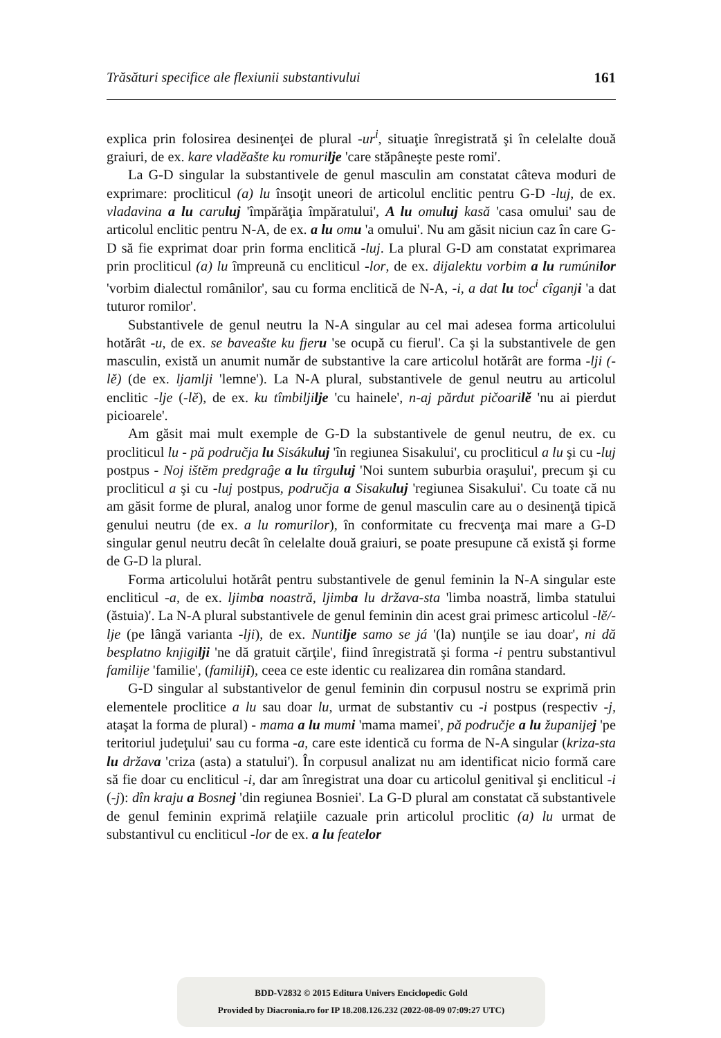Trăsături specifice ale flexiunii substantivului 161
explica prin folosirea desinenţei de plural -ur<sup>i</sup>, situaţie înregistrată şi în celelalte două graiuri, de ex. kare vladĕašte ku romurilje 'care stăpâneşte peste romi'.
La G-D singular la substantivele de genul masculin am constatat câteva moduri de exprimare: procliticul (a) lu însoţit uneori de articolul enclitic pentru G-D -luj, de ex. vladavina a lu caruluj 'împărăţia împăratului', A lu omuluj kasă 'casa omului' sau de articolul enclitic pentru N-A, de ex. a lu omu 'a omului'. Nu am găsit niciun caz în care G-D să fie exprimat doar prin forma enclitică -luj. La plural G-D am constatat exprimarea prin procliticul (a) lu împreună cu encliticul -lor, de ex. dijalektu vorbim a lu rumúnilor 'vorbim dialectul românilor', sau cu forma enclitică de N-A, -i, a dat lu toc<sup>i</sup> cîganji 'a dat tuturor romilor'.
Substantivele de genul neutru la N-A singular au cel mai adesea forma articolului hotărât -u, de ex. se baveašte ku fjeru 'se ocupă cu fierul'. Ca şi la substantivele de gen masculin, există un anumit număr de substantive la care articolul hotărât are forma -lji (-lĕ) (de ex. ljamlji 'lemne'). La N-A plural, substantivele de genul neutru au articolul enclitic -lje (-lĕ), de ex. ku tîmbiljilje 'cu hainele', n-aj părdut pičoarilĕ 'nu ai pierdut picioarele'.
Am găsit mai mult exemple de G-D la substantivele de genul neutru, de ex. cu procliticul lu - pă područja lu Sisákuluj 'în regiunea Sisakului', cu procliticul a lu şi cu -luj postpus - Noj ištĕm predgraĝe a lu tîrguluj 'Noi suntem suburbia oraşului', precum şi cu procliticul a şi cu -luj postpus, područja a Sisakuluj 'regiunea Sisakului'. Cu toate că nu am găsit forme de plural, analog unor forme de genul masculin care au o desinenţă tipică genului neutru (de ex. a lu romurilor), în conformitate cu frecvenţa mai mare a G-D singular genul neutru decât în celelalte două graiuri, se poate presupune că există şi forme de G-D la plural.
Forma articolului hotărât pentru substantivele de genul feminin la N-A singular este encliticul -a, de ex. ljimba noastră, ljimba lu država-sta 'limba noastră, limba statului (ăstuia)'. La N-A plural substantivele de genul feminin din acest grai primesc articolul -lĕ/-lje (pe lângă varianta -lji), de ex. Nuntilje samo se já '(la) nunţile se iau doar', ni dă besplatno knjigilji 'ne dă gratuit cărţile', fiind înregistrată şi forma -i pentru substantivul familije 'familie', (familiji), ceea ce este identic cu realizarea din româna standard.
G-D singular al substantivelor de genul feminin din corpusul nostru se exprimă prin elementele proclitice a lu sau doar lu, urmat de substantiv cu -i postpus (respectiv -j, ataşat la forma de plural) - mama a lu mumi 'mama mamei', pă područje a lu županijej 'pe teritoriul judeţului' sau cu forma -a, care este identică cu forma de N-A singular (kriza-sta lu država 'criza (asta) a statului'). În corpusul analizat nu am identificat nicio formă care să fie doar cu encliticul -i, dar am înregistrat una doar cu articolul genitival şi encliticul -i (-j): dîn kraju a Bosnej 'din regiunea Bosniei'. La G-D plural am constatat că substantivele de genul feminin exprimă relaţiile cazuale prin articolul proclitic (a) lu urmat de substantivul cu encliticul -lor de ex. a lu featelor
BDD-V2832 © 2015 Editura Univers Enciclopedic Gold
Provided by Diacronia.ro for IP 18.208.126.232 (2022-08-09 07:09:27 UTC)